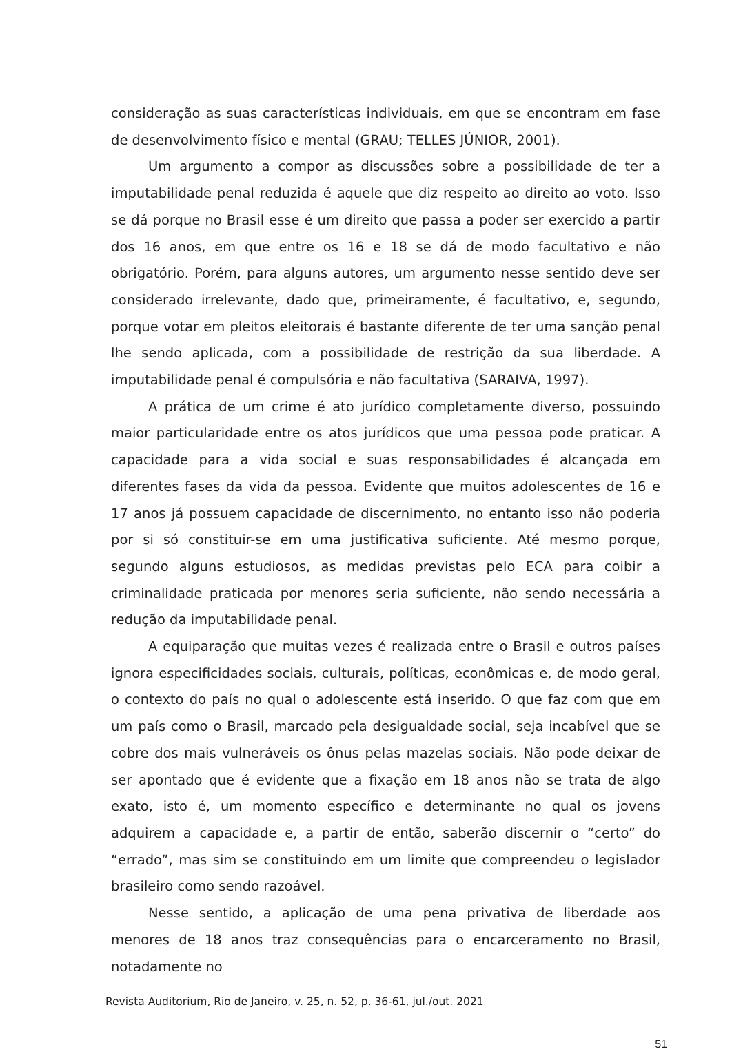consideração as suas características individuais, em que se encontram em fase de desenvolvimento físico e mental (GRAU; TELLES JÚNIOR, 2001).
Um argumento a compor as discussões sobre a possibilidade de ter a imputabilidade penal reduzida é aquele que diz respeito ao direito ao voto. Isso se dá porque no Brasil esse é um direito que passa a poder ser exercido a partir dos 16 anos, em que entre os 16 e 18 se dá de modo facultativo e não obrigatório. Porém, para alguns autores, um argumento nesse sentido deve ser considerado irrelevante, dado que, primeiramente, é facultativo, e, segundo, porque votar em pleitos eleitorais é bastante diferente de ter uma sanção penal lhe sendo aplicada, com a possibilidade de restrição da sua liberdade. A imputabilidade penal é compulsória e não facultativa (SARAIVA, 1997).
A prática de um crime é ato jurídico completamente diverso, possuindo maior particularidade entre os atos jurídicos que uma pessoa pode praticar. A capacidade para a vida social e suas responsabilidades é alcançada em diferentes fases da vida da pessoa. Evidente que muitos adolescentes de 16 e 17 anos já possuem capacidade de discernimento, no entanto isso não poderia por si só constituir-se em uma justificativa suficiente. Até mesmo porque, segundo alguns estudiosos, as medidas previstas pelo ECA para coibir a criminalidade praticada por menores seria suficiente, não sendo necessária a redução da imputabilidade penal.
A equiparação que muitas vezes é realizada entre o Brasil e outros países ignora especificidades sociais, culturais, políticas, econômicas e, de modo geral, o contexto do país no qual o adolescente está inserido. O que faz com que em um país como o Brasil, marcado pela desigualdade social, seja incabível que se cobre dos mais vulneráveis os ônus pelas mazelas sociais. Não pode deixar de ser apontado que é evidente que a fixação em 18 anos não se trata de algo exato, isto é, um momento específico e determinante no qual os jovens adquirem a capacidade e, a partir de então, saberão discernir o “certo” do “errado”, mas sim se constituindo em um limite que compreendeu o legislador brasileiro como sendo razoável.
Nesse sentido, a aplicação de uma pena privativa de liberdade aos menores de 18 anos traz consequências para o encarceramento no Brasil, notadamente no
Revista Auditorium, Rio de Janeiro, v. 25, n. 52, p. 36-61, jul./out. 2021
51